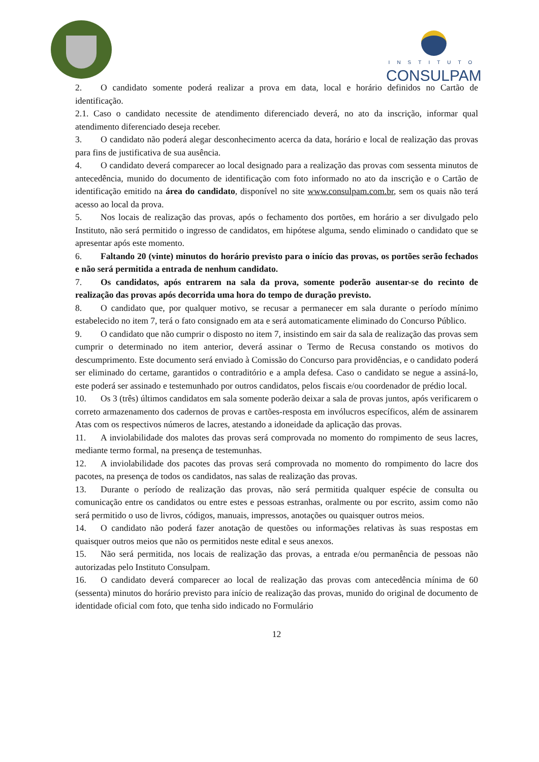INSTITUTO
CONSULPAM
2. O candidato somente poderá realizar a prova em data, local e horário definidos no Cartão de identificação.
2.1. Caso o candidato necessite de atendimento diferenciado deverá, no ato da inscrição, informar qual atendimento diferenciado deseja receber.
3. O candidato não poderá alegar desconhecimento acerca da data, horário e local de realização das provas para fins de justificativa de sua ausência.
4. O candidato deverá comparecer ao local designado para a realização das provas com sessenta minutos de antecedência, munido do documento de identificação com foto informado no ato da inscrição e o Cartão de identificação emitido na área do candidato, disponível no site www.consulpam.com.br, sem os quais não terá acesso ao local da prova.
5. Nos locais de realização das provas, após o fechamento dos portões, em horário a ser divulgado pelo Instituto, não será permitido o ingresso de candidatos, em hipótese alguma, sendo eliminado o candidato que se apresentar após este momento.
6. Faltando 20 (vinte) minutos do horário previsto para o início das provas, os portões serão fechados e não será permitida a entrada de nenhum candidato.
7. Os candidatos, após entrarem na sala da prova, somente poderão ausentar-se do recinto de realização das provas após decorrida uma hora do tempo de duração previsto.
8. O candidato que, por qualquer motivo, se recusar a permanecer em sala durante o período mínimo estabelecido no item 7, terá o fato consignado em ata e será automaticamente eliminado do Concurso Público.
9. O candidato que não cumprir o disposto no item 7, insistindo em sair da sala de realização das provas sem cumprir o determinado no item anterior, deverá assinar o Termo de Recusa constando os motivos do descumprimento. Este documento será enviado à Comissão do Concurso para providências, e o candidato poderá ser eliminado do certame, garantidos o contraditório e a ampla defesa. Caso o candidato se negue a assiná-lo, este poderá ser assinado e testemunhado por outros candidatos, pelos fiscais e/ou coordenador de prédio local.
10. Os 3 (três) últimos candidatos em sala somente poderão deixar a sala de provas juntos, após verificarem o correto armazenamento dos cadernos de provas e cartões-resposta em invólucros específicos, além de assinarem Atas com os respectivos números de lacres, atestando a idoneidade da aplicação das provas.
11. A inviolabilidade dos malotes das provas será comprovada no momento do rompimento de seus lacres, mediante termo formal, na presença de testemunhas.
12. A inviolabilidade dos pacotes das provas será comprovada no momento do rompimento do lacre dos pacotes, na presença de todos os candidatos, nas salas de realização das provas.
13. Durante o período de realização das provas, não será permitida qualquer espécie de consulta ou comunicação entre os candidatos ou entre estes e pessoas estranhas, oralmente ou por escrito, assim como não será permitido o uso de livros, códigos, manuais, impressos, anotações ou quaisquer outros meios.
14. O candidato não poderá fazer anotação de questões ou informações relativas às suas respostas em quaisquer outros meios que não os permitidos neste edital e seus anexos.
15. Não será permitida, nos locais de realização das provas, a entrada e/ou permanência de pessoas não autorizadas pelo Instituto Consulpam.
16. O candidato deverá comparecer ao local de realização das provas com antecedência mínima de 60 (sessenta) minutos do horário previsto para início de realização das provas, munido do original de documento de identidade oficial com foto, que tenha sido indicado no Formulário
12